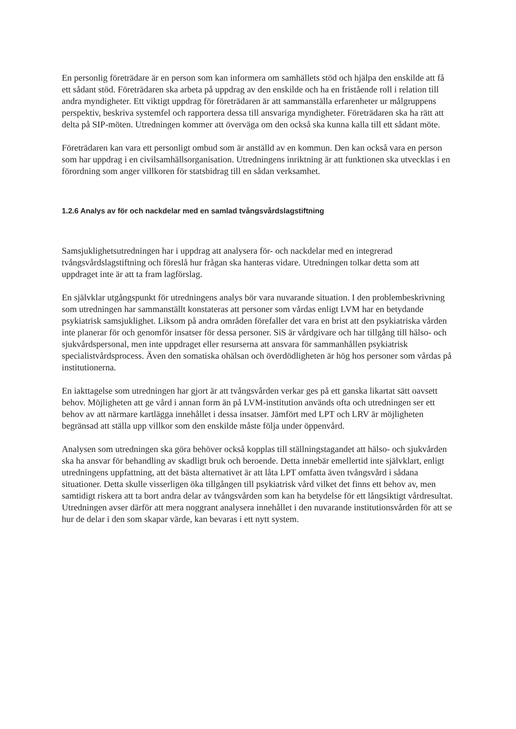En personlig företrädare är en person som kan informera om samhällets stöd och hjälpa den enskilde att få ett sådant stöd. Företrädaren ska arbeta på uppdrag av den enskilde och ha en fristående roll i relation till andra myndigheter. Ett viktigt uppdrag för företrädaren är att sammanställa erfarenheter ur målgruppens perspektiv, beskriva systemfel och rapportera dessa till ansvariga myndigheter. Företrädaren ska ha rätt att delta på SIP-möten. Utredningen kommer att överväga om den också ska kunna kalla till ett sådant möte.
Företrädaren kan vara ett personligt ombud som är anställd av en kommun. Den kan också vara en person som har uppdrag i en civilsamhällsorganisation. Utredningens inriktning är att funktionen ska utvecklas i en förordning som anger villkoren för statsbidrag till en sådan verksamhet.
1.2.6 Analys av för och nackdelar med en samlad tvångsvårdslagstiftning
Samsjuklighetsutredningen har i uppdrag att analysera för- och nackdelar med en integrerad tvångsvårdslagstiftning och föreslå hur frågan ska hanteras vidare. Utredningen tolkar detta som att uppdraget inte är att ta fram lagförslag.
En självklar utgångspunkt för utredningens analys bör vara nuvarande situation. I den problembeskrivning som utredningen har sammanställt konstateras att personer som vårdas enligt LVM har en betydande psykiatrisk samsjuklighet. Liksom på andra områden förefaller det vara en brist att den psykiatriska vården inte planerar för och genomför insatser för dessa personer. SiS är vårdgivare och har tillgång till hälso- och sjukvårdspersonal, men inte uppdraget eller resurserna att ansvara för sammanhållen psykiatrisk specialistvårdsprocess. Även den somatiska ohälsan och överdödligheten är hög hos personer som vårdas på institutionerna.
En iakttagelse som utredningen har gjort är att tvångsvården verkar ges på ett ganska likartat sätt oavsett behov. Möjligheten att ge vård i annan form än på LVM-institution används ofta och utredningen ser ett behov av att närmare kartlägga innehållet i dessa insatser. Jämfört med LPT och LRV är möjligheten begränsad att ställa upp villkor som den enskilde måste följa under öppenvård.
Analysen som utredningen ska göra behöver också kopplas till ställningstagandet att hälso- och sjukvården ska ha ansvar för behandling av skadligt bruk och beroende. Detta innebär emellertid inte självklart, enligt utredningens uppfattning, att det bästa alternativet är att låta LPT omfatta även tvångsvård i sådana situationer. Detta skulle visserligen öka tillgången till psykiatrisk vård vilket det finns ett behov av, men samtidigt riskera att ta bort andra delar av tvångsvården som kan ha betydelse för ett långsiktigt vårdresultat. Utredningen avser därför att mera noggrant analysera innehållet i den nuvarande institutionsvården för att se hur de delar i den som skapar värde, kan bevaras i ett nytt system.